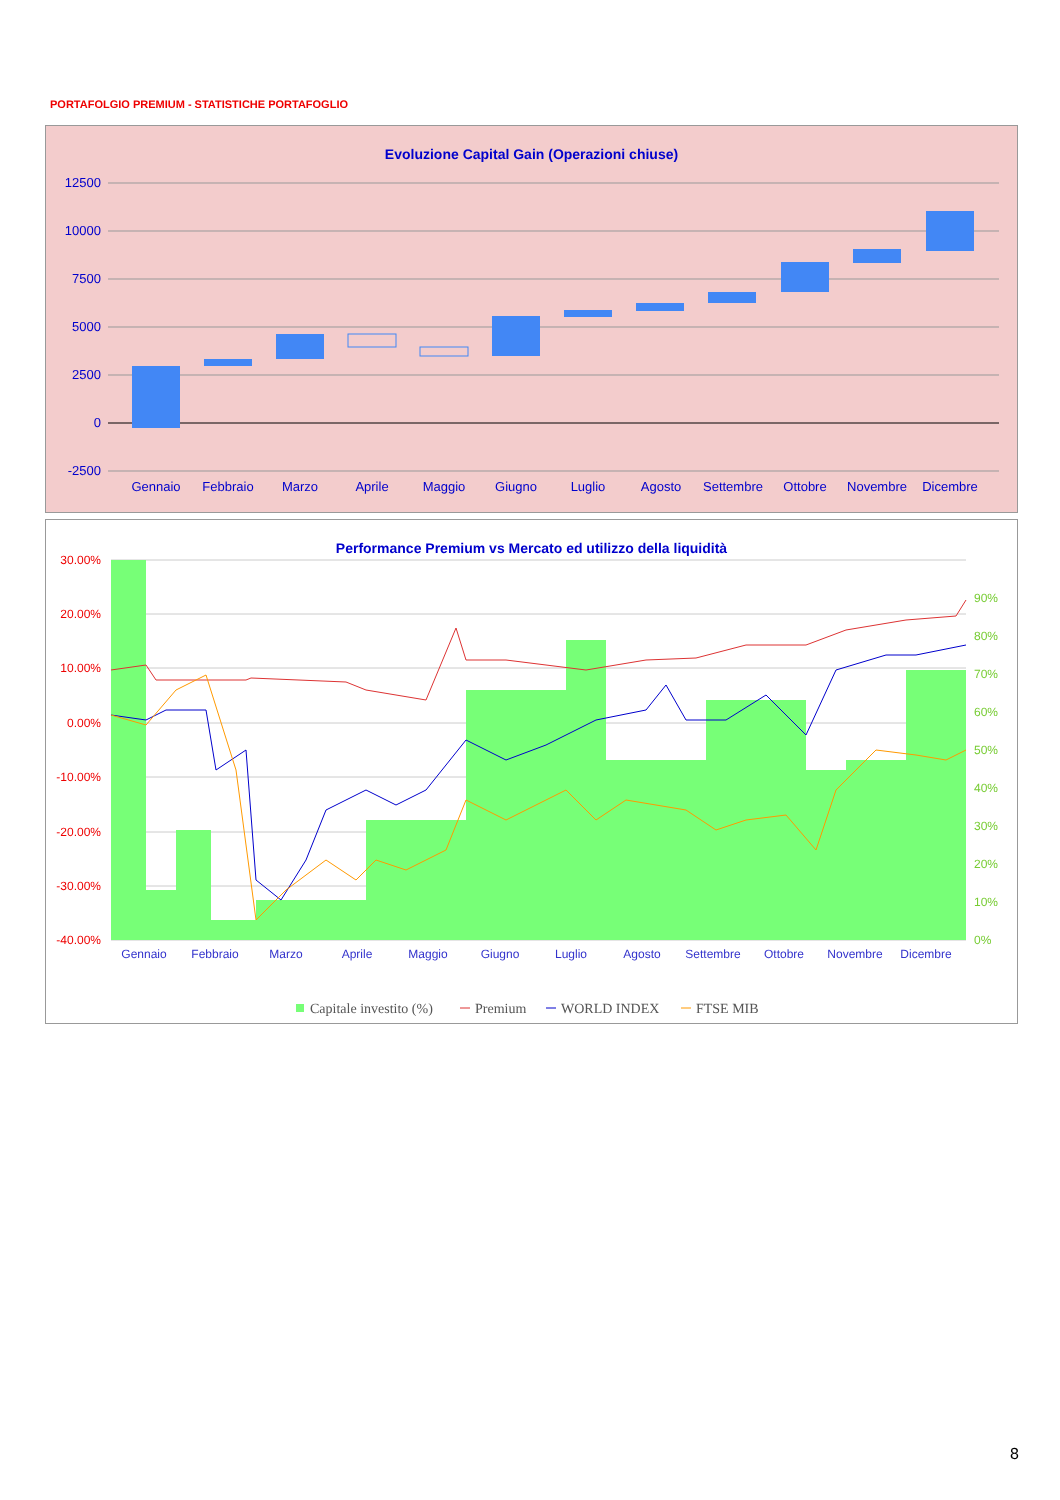PORTAFOLGIO PREMIUM - STATISTICHE PORTAFOGLIO
Evoluzione Capital Gain (Operazioni chiuse)
12500
10000
7500
5000
2500
0
-2500
Gennaio
Febbraio
Marzo
Aprile
Maggio
Giugno
Luglio
Agosto
Settembre
Ottobre
Novembre
Dicembre
Performance Premium vs Mercato ed utilizzo della liquidità
30.00%
20.00%
10.00%
0.00%
-10.00%
-20.00%
-30.00%
-40.00%
90%
80%
70%
60%
50%
40%
30%
20%
10%
0%
Gennaio
Febbraio
Marzo
Aprile
Maggio
Giugno
Luglio
Agosto
Settembre
Ottobre
Novembre
Dicembre
Capitale investito (%)
Premium
WORLD INDEX
FTSE MIB
8